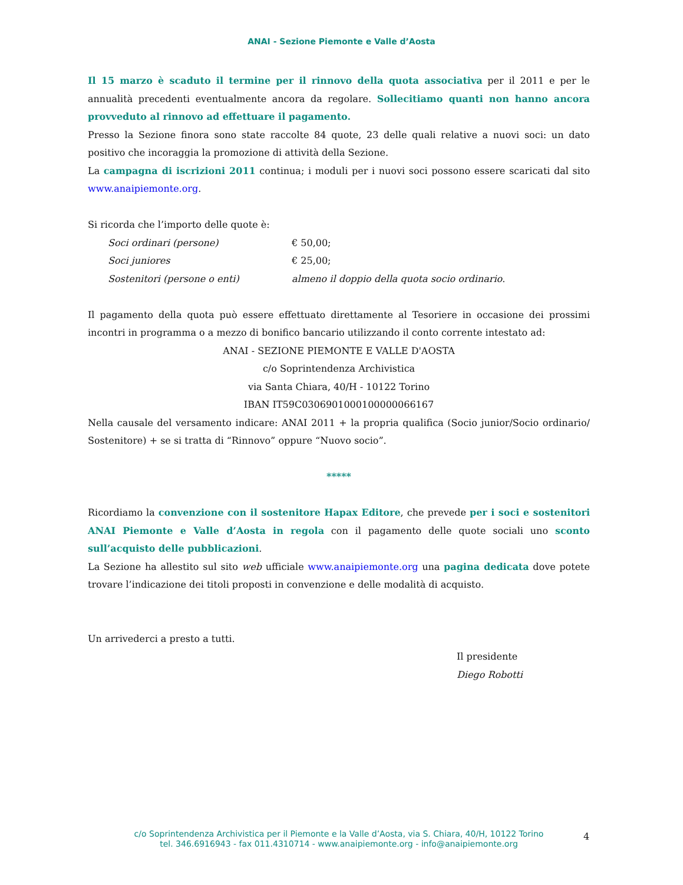ANAI - Sezione Piemonte e Valle d’Aosta
Il 15 marzo è scaduto il termine per il rinnovo della quota associativa per il 2011 e per le annualità precedenti eventualmente ancora da regolare. Sollecitiamo quanti non hanno ancora provveduto al rinnovo ad effettuare il pagamento.
Presso la Sezione finora sono state raccolte 84 quote, 23 delle quali relative a nuovi soci: un dato positivo che incoraggia la promozione di attività della Sezione.
La campagna di iscrizioni 2011 continua; i moduli per i nuovi soci possono essere scaricati dal sito www.anaipiemonte.org.
Si ricorda che l’importo delle quote è:
Soci ordinari (persone) € 50,00;
Soci juniores € 25,00;
Sostenitori (persone o enti) almeno il doppio della quota socio ordinario.
Il pagamento della quota può essere effettuato direttamente al Tesoriere in occasione dei prossimi incontri in programma o a mezzo di bonifico bancario utilizzando il conto corrente intestato ad:
ANAI - SEZIONE PIEMONTE E VALLE D'AOSTA
c/o Soprintendenza Archivistica
via Santa Chiara, 40/H - 10122 Torino
IBAN IT59C0306901000100000066167
Nella causale del versamento indicare: ANAI 2011 + la propria qualifica (Socio junior/Socio ordinario/ Sostenitore) + se si tratta di “Rinnovo” oppure “Nuovo socio”.
*****
Ricordiamo la convenzione con il sostenitore Hapax Editore, che prevede per i soci e sostenitori ANAI Piemonte e Valle d’Aosta in regola con il pagamento delle quote sociali uno sconto sull’acquisto delle pubblicazioni.
La Sezione ha allestito sul sito web ufficiale www.anaipiemonte.org una pagina dedicata dove potete trovare l’indicazione dei titoli proposti in convenzione e delle modalità di acquisto.
Un arrivederci a presto a tutti.
Il presidente
Diego Robotti
c/o Soprintendenza Archivistica per il Piemonte e la Valle d’Aosta, via S. Chiara, 40/H, 10122 Torino
tel. 346.6916943 - fax 011.4310714 - www.anaipiemonte.org - info@anaipiemonte.org
4